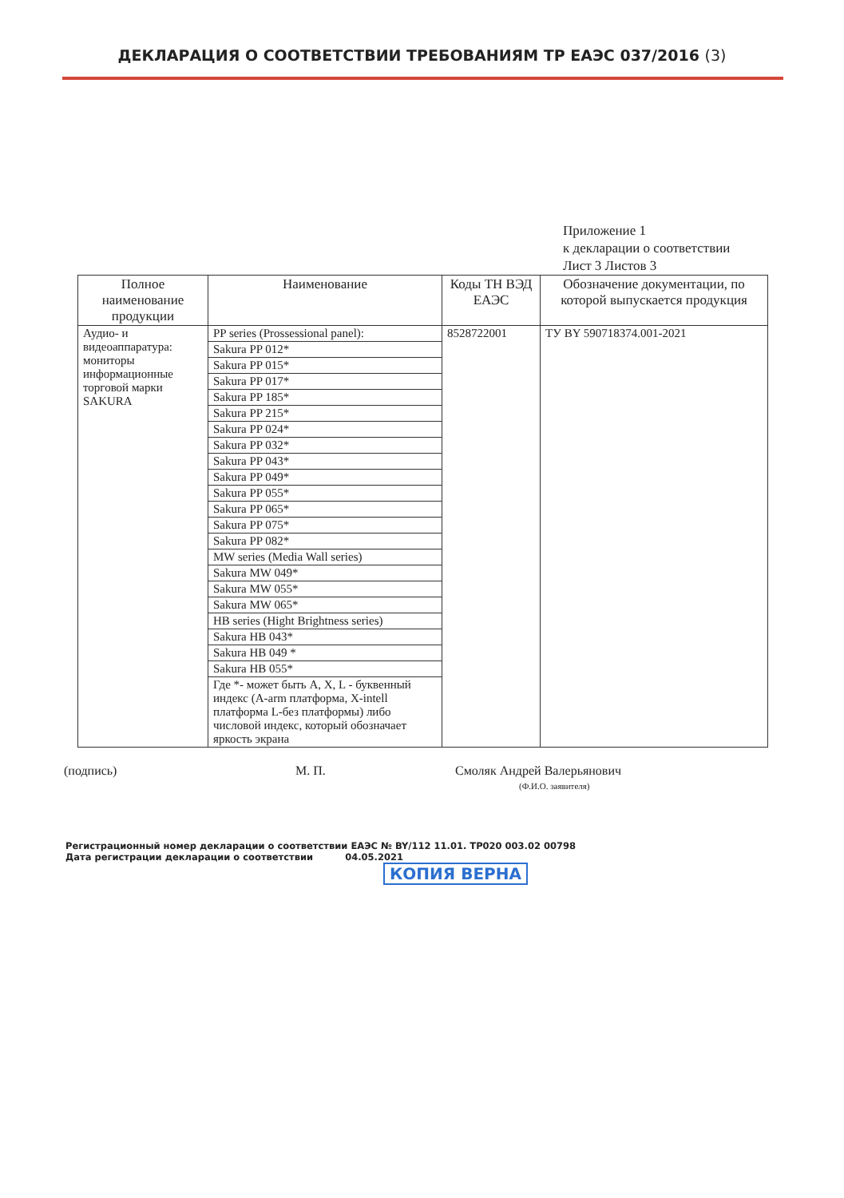ДЕКЛАРАЦИЯ О СООТВЕТСТВИИ ТРЕБОВАНИЯМ ТР ЕАЭС 037/2016 (3)
Приложение 1
к декларации о соответствии
Лист 3 Листов 3
| Полное наименование продукции | Наименование | Коды ТН ВЭД ЕАЭС | Обозначение документации, по которой выпускается продукция |
| --- | --- | --- | --- |
| Аудио- и видеоаппаратура: мониторы информационные торговой марки SAKURA | PP series (Prossessional panel): | 8528722001 | ТУ BY 590718374.001-2021 |
| | Sakura PP 012* | | |
| | Sakura PP 015* | | |
| | Sakura PP 017* | | |
| | Sakura PP 185* | | |
| | Sakura PP 215* | | |
| | Sakura PP 024* | | |
| | Sakura PP 032* | | |
| | Sakura PP 043* | | |
| | Sakura PP 049* | | |
| | Sakura PP 055* | | |
| | Sakura PP 065* | | |
| | Sakura PP 075* | | |
| | Sakura PP 082* | | |
| | MW series (Media Wall series) | | |
| | Sakura MW 049* | | |
| | Sakura MW 055* | | |
| | Sakura MW 065* | | |
| | HB series (Hight Brightness series) | | |
| | Sakura HB 043* | | |
| | Sakura HB 049 * | | |
| | Sakura HB 055* | | |
| | Где *- может быть A, X, L - буквенный индекс (A-arm платформа, X-intell платформа L-без платформы) либо числовой индекс, который обозначает яркость экрана | | |
(подпись) М. П. Смоляк Андрей Валерьянович
(Ф.И.О. заявителя)
Регистрационный номер декларации о соответствии ЕАЭС № BY/112 11.01. ТР020 003.02 00798
Дата регистрации декларации о соответствии 04.05.2021
КОПИЯ ВЕРНА